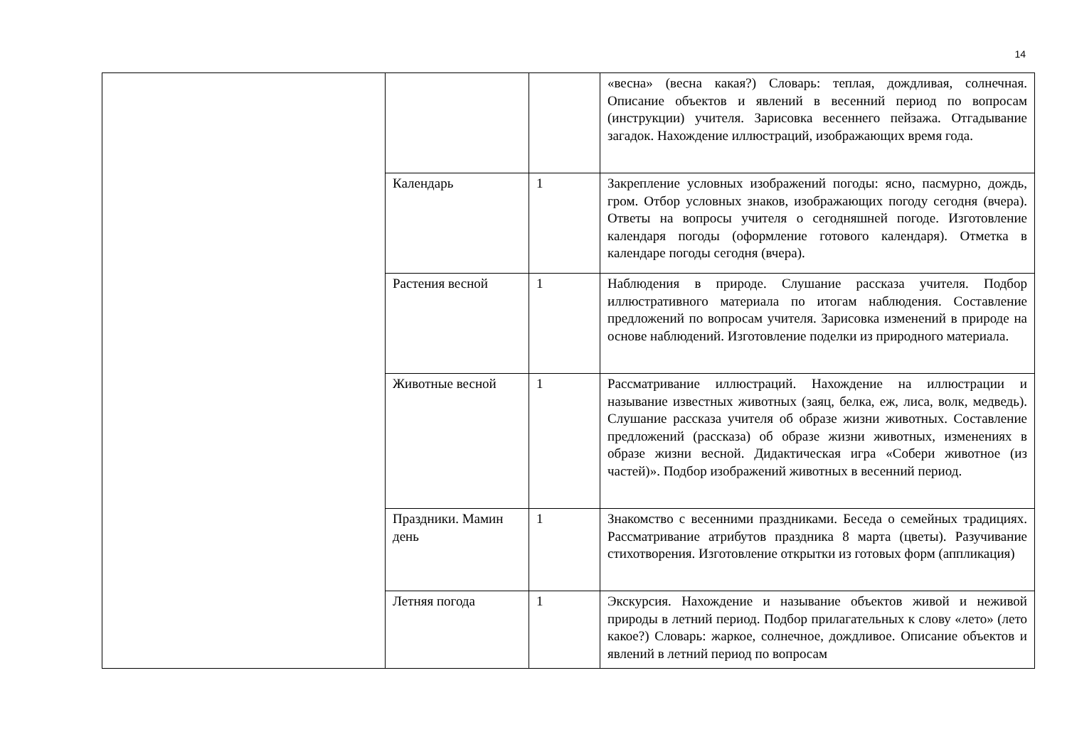14
| | | | «весна» (весна какая?) Словарь: теплая, дождливая, солнечная. Описание объектов и явлений в весенний период по вопросам (инструкции) учителя. Зарисовка весеннего пейзажа. Отгадывание загадок. Нахождение иллюстраций, изображающих время года. |
| | Календарь | 1 | Закрепление условных изображений погоды: ясно, пасмурно, дождь, гром. Отбор условных знаков, изображающих погоду сегодня (вчера). Ответы на вопросы учителя о сегодняшней погоде. Изготовление календаря погоды (оформление готового календаря). Отметка в календаре погоды сегодня (вчера). |
| | Растения весной | 1 | Наблюдения в природе. Слушание рассказа учителя. Подбор иллюстративного материала по итогам наблюдения. Составление предложений по вопросам учителя. Зарисовка изменений в природе на основе наблюдений. Изготовление поделки из природного материала. |
| | Животные весной | 1 | Рассматривание иллюстраций. Нахождение на иллюстрации и называние известных животных (заяц, белка, еж, лиса, волк, медведь). Слушание рассказа учителя об образе жизни животных. Составление предложений (рассказа) об образе жизни животных, изменениях в образе жизни весной. Дидактическая игра «Собери животное (из частей)». Подбор изображений животных в весенний период. |
| | Праздники. Мамин день | 1 | Знакомство с весенними праздниками. Беседа о семейных традициях. Рассматривание атрибутов праздника 8 марта (цветы). Разучивание стихотворения. Изготовление открытки из готовых форм (аппликация) |
| | Летняя погода | 1 | Экскурсия. Нахождение и называние объектов живой и неживой природы в летний период. Подбор прилагательных к слову «лето» (лето какое?) Словарь: жаркое, солнечное, дождливое. Описание объектов и явлений в летний период по вопросам |